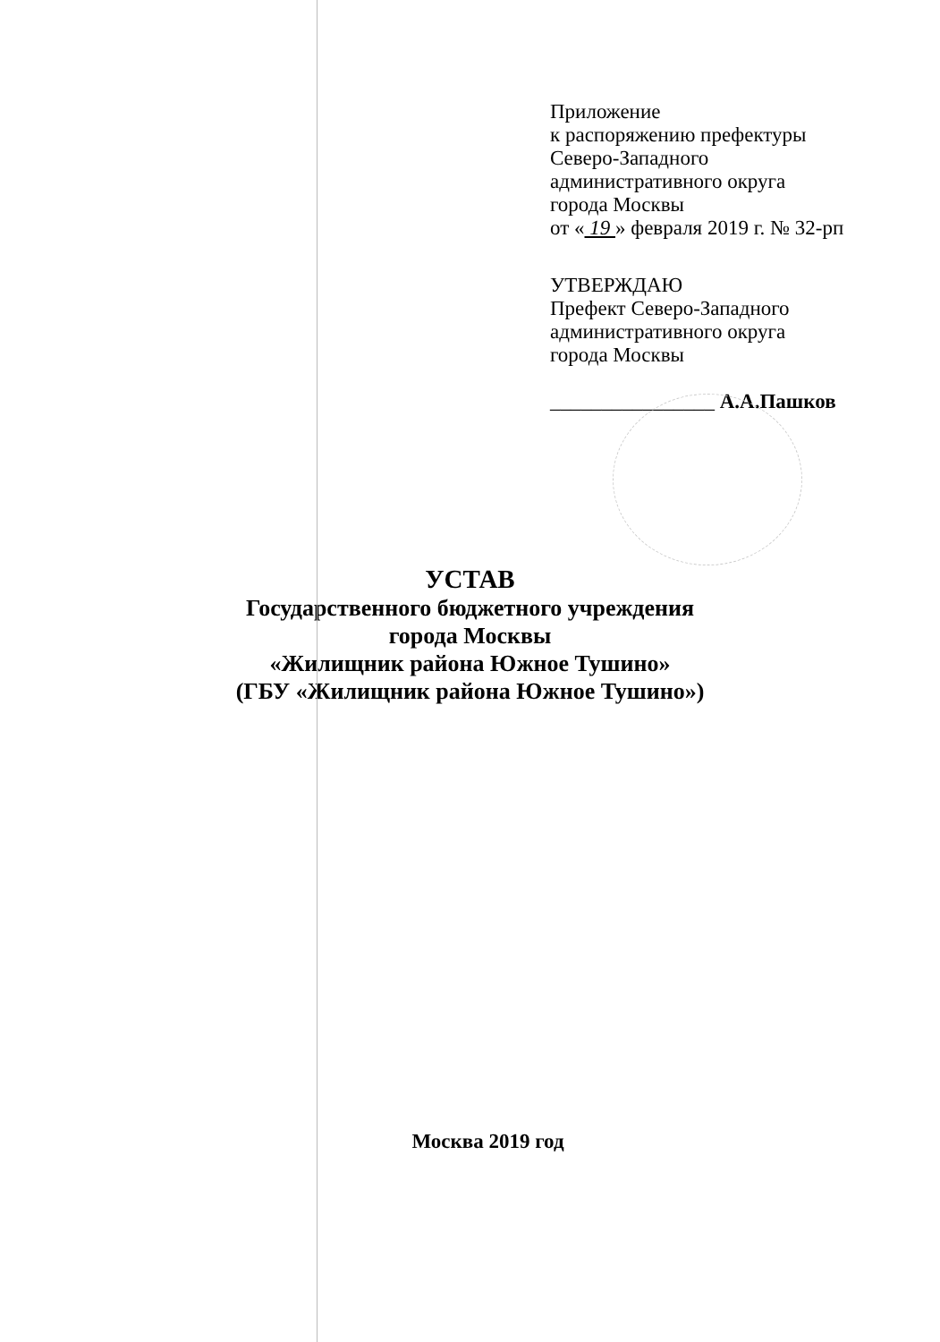Приложение
к распоряжению префектуры
Северо-Западного
административного округа
города Москвы
от « 19 » февраля 2019 г. № 32-рп
УТВЕРЖДАЮ
Префект Северо-Западного
административного округа
города Москвы
________________ А.А.Пашков
УСТАВ
Государственного бюджетного учреждения
города Москвы
«Жилищник района Южное Тушино»
(ГБУ «Жилищник района Южное Тушино»)
Москва 2019 год